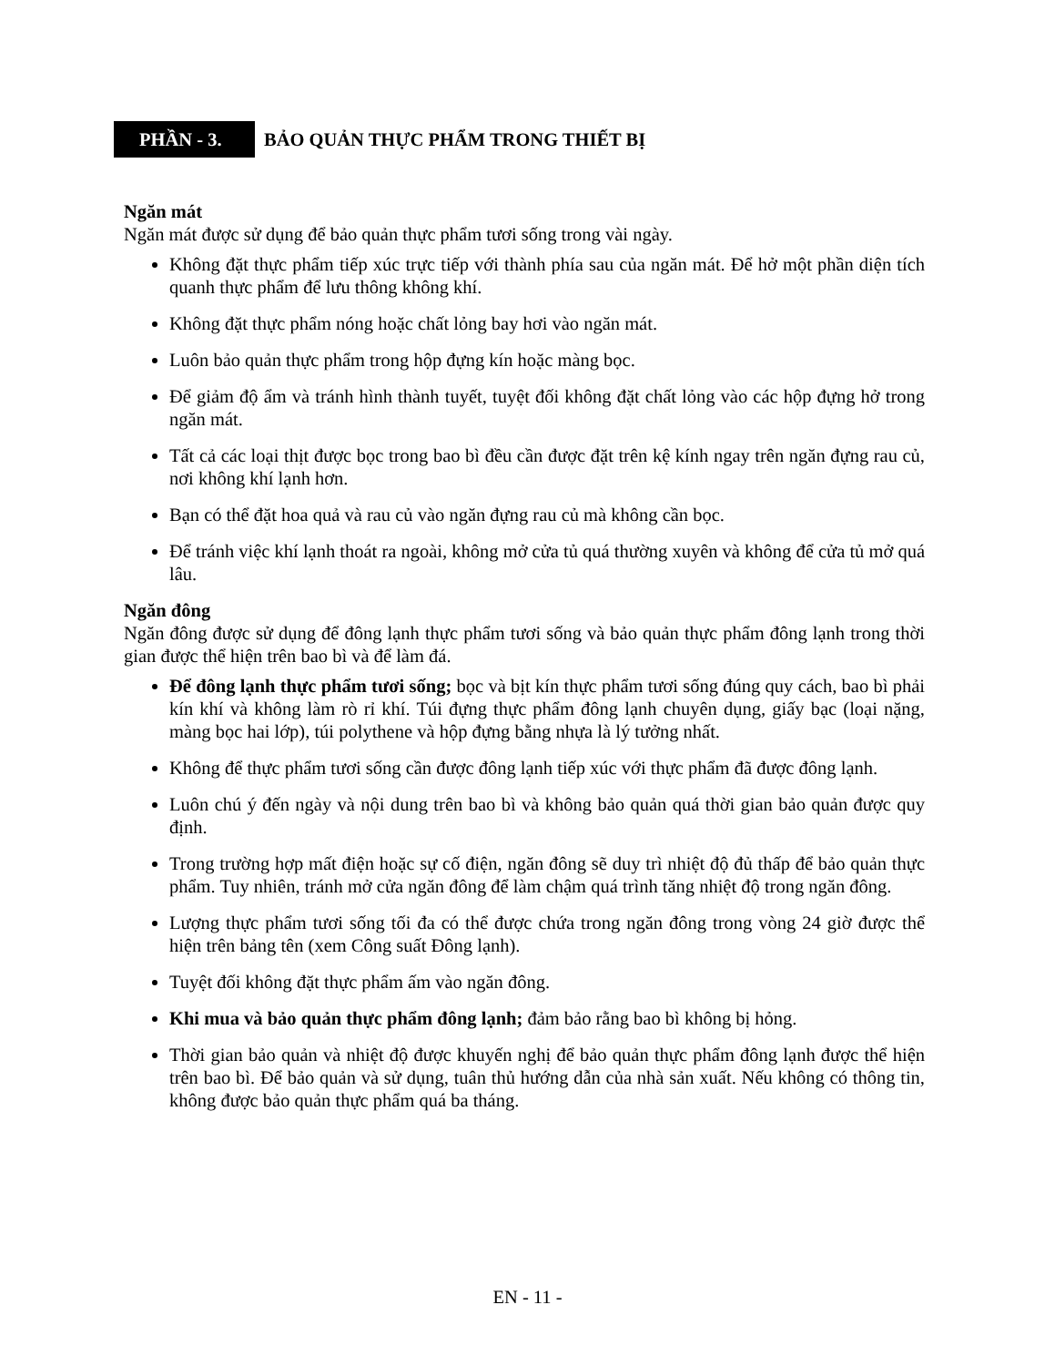PHẦN - 3.
BẢO QUẢN THỰC PHẨM TRONG THIẾT BỊ
Ngăn mát
Ngăn mát được sử dụng để bảo quản thực phẩm tươi sống trong vài ngày.
Không đặt thực phẩm tiếp xúc trực tiếp với thành phía sau của ngăn mát. Để hở một phần diện tích quanh thực phẩm để lưu thông không khí.
Không đặt thực phẩm nóng hoặc chất lỏng bay hơi vào ngăn mát.
Luôn bảo quản thực phẩm trong hộp đựng kín hoặc màng bọc.
Để giảm độ ẩm và tránh hình thành tuyết, tuyệt đối không đặt chất lỏng vào các hộp đựng hở trong ngăn mát.
Tất cả các loại thịt được bọc trong bao bì đều cần được đặt trên kệ kính ngay trên ngăn đựng rau củ, nơi không khí lạnh hơn.
Bạn có thể đặt hoa quả và rau củ vào ngăn đựng rau củ mà không cần bọc.
Để tránh việc khí lạnh thoát ra ngoài, không mở cửa tủ quá thường xuyên và không để cửa tủ mở quá lâu.
Ngăn đông
Ngăn đông được sử dụng để đông lạnh thực phẩm tươi sống và bảo quản thực phẩm đông lạnh trong thời gian được thể hiện trên bao bì và để làm đá.
Để đông lạnh thực phẩm tươi sống; bọc và bịt kín thực phẩm tươi sống đúng quy cách, bao bì phải kín khí và không làm rò rỉ khí. Túi đựng thực phẩm đông lạnh chuyên dụng, giấy bạc (loại nặng, màng bọc hai lớp), túi polythene và hộp đựng bằng nhựa là lý tưởng nhất.
Không để thực phẩm tươi sống cần được đông lạnh tiếp xúc với thực phẩm đã được đông lạnh.
Luôn chú ý đến ngày và nội dung trên bao bì và không bảo quản quá thời gian bảo quản được quy định.
Trong trường hợp mất điện hoặc sự cố điện, ngăn đông sẽ duy trì nhiệt độ đủ thấp để bảo quản thực phẩm. Tuy nhiên, tránh mở cửa ngăn đông để làm chậm quá trình tăng nhiệt độ trong ngăn đông.
Lượng thực phẩm tươi sống tối đa có thể được chứa trong ngăn đông trong vòng 24 giờ được thể hiện trên bảng tên (xem Công suất Đông lạnh).
Tuyệt đối không đặt thực phẩm ấm vào ngăn đông.
Khi mua và bảo quản thực phẩm đông lạnh; đảm bảo rằng bao bì không bị hỏng.
Thời gian bảo quản và nhiệt độ được khuyến nghị để bảo quản thực phẩm đông lạnh được thể hiện trên bao bì. Để bảo quản và sử dụng, tuân thủ hướng dẫn của nhà sản xuất. Nếu không có thông tin, không được bảo quản thực phẩm quá ba tháng.
EN - 11 -